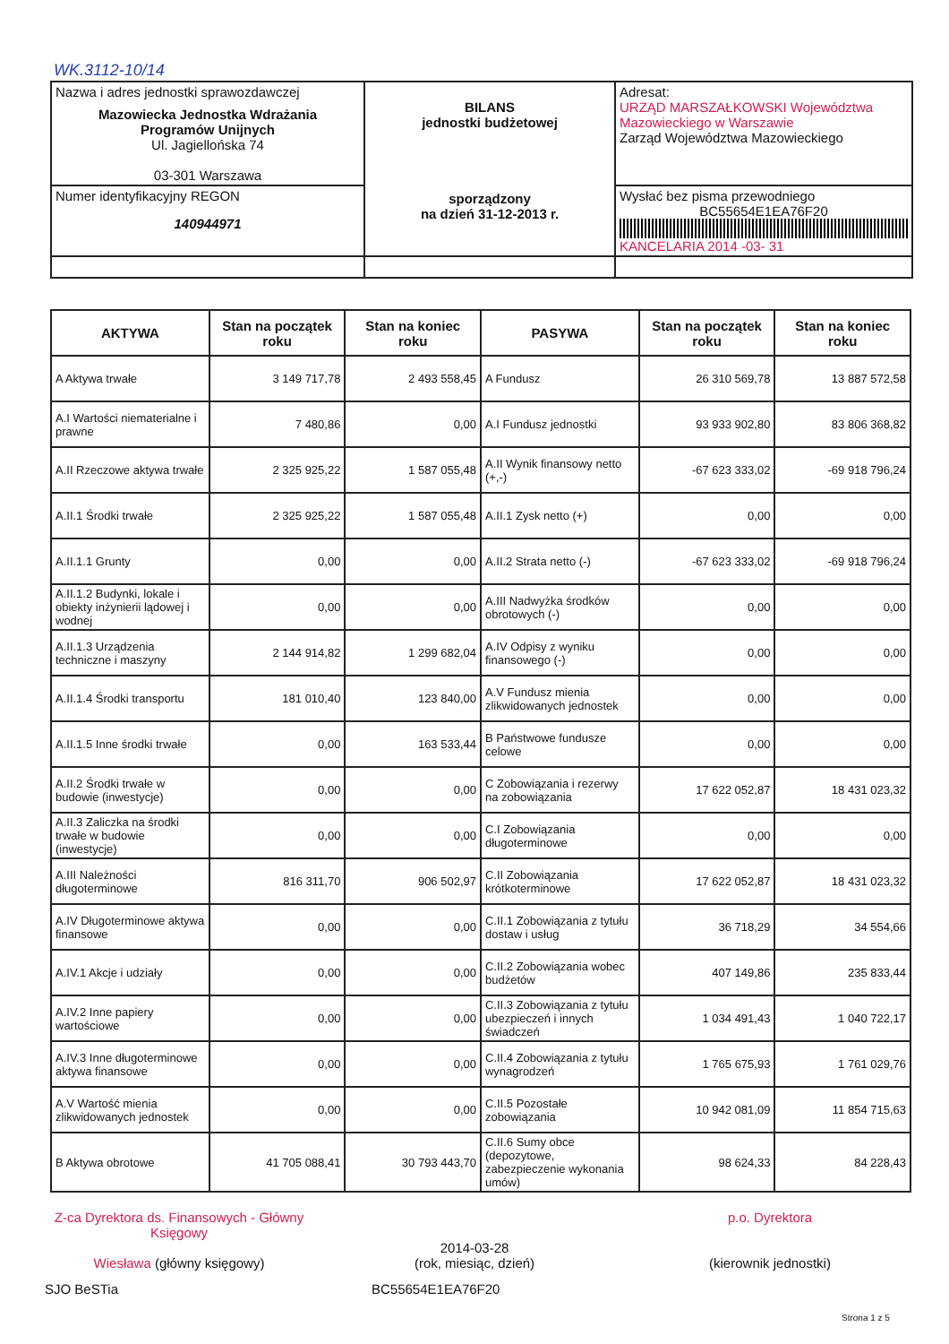WK.3112-10/14
| Nazwa i adres jednostki sprawozdawczej Mazowiecka Jednostka Wdrażania Programów Unijnych Ul. Jagiellońska 74 03-301 Warszawa | BILANS jednostki budżetowej sporządzony na dzień 31-12-2013 r. | Adresat: URZĄD MARSZAŁKOWSKI Województwa Mazowieckiego w Warszawie Zarząd Województwa Mazowieckiego |
| Numer identyfikacyjny REGON 140944971 | | Wysłać bez pisma przewodniego BC55654E1EA76F20 KANCELARIA 2014 -03- 31 |
| AKTYWA | Stan na początek roku | Stan na koniec roku | PASYWA | Stan na początek roku | Stan na koniec roku |
| --- | --- | --- | --- | --- | --- |
| A Aktywa trwałe | 3 149 717,78 | 2 493 558,45 | A Fundusz | 26 310 569,78 | 13 887 572,58 |
| A.I Wartości niematerialne i prawne | 7 480,86 | 0,00 | A.I Fundusz jednostki | 93 933 902,80 | 83 806 368,82 |
| A.II Rzeczowe aktywa trwałe | 2 325 925,22 | 1 587 055,48 | A.II Wynik finansowy netto (+,-) | -67 623 333,02 | -69 918 796,24 |
| A.II.1 Środki trwałe | 2 325 925,22 | 1 587 055,48 | A.II.1 Zysk netto (+) | 0,00 | 0,00 |
| A.II.1.1 Grunty | 0,00 | 0,00 | A.II.2 Strata netto (-) | -67 623 333,02 | -69 918 796,24 |
| A.II.1.2 Budynki, lokale i obiekty inżynierii lądowej i wodnej | 0,00 | 0,00 | A.III Nadwyżka środków obrotowych (-) | 0,00 | 0,00 |
| A.II.1.3 Urządzenia techniczne i maszyny | 2 144 914,82 | 1 299 682,04 | A.IV Odpisy z wyniku finansowego (-) | 0,00 | 0,00 |
| A.II.1.4 Środki transportu | 181 010,40 | 123 840,00 | A.V Fundusz mienia zlikwidowanych jednostek | 0,00 | 0,00 |
| A.II.1.5 Inne środki trwałe | 0,00 | 163 533,44 | B Państwowe fundusze celowe | 0,00 | 0,00 |
| A.II.2 Środki trwałe w budowie (inwestycje) | 0,00 | 0,00 | C Zobowiązania i rezerwy na zobowiązania | 17 622 052,87 | 18 431 023,32 |
| A.II.3 Zaliczka na środki trwałe w budowie (inwestycje) | 0,00 | 0,00 | C.I Zobowiązania długoterminowe | 0,00 | 0,00 |
| A.III Należności długoterminowe | 816 311,70 | 906 502,97 | C.II Zobowiązania krótkoterminowe | 17 622 052,87 | 18 431 023,32 |
| A.IV Długoterminowe aktywa finansowe | 0,00 | 0,00 | C.II.1 Zobowiązania z tytułu dostaw i usług | 36 718,29 | 34 554,66 |
| A.IV.1 Akcje i udziały | 0,00 | 0,00 | C.II.2 Zobowiązania wobec budżetów | 407 149,86 | 235 833,44 |
| A.IV.2 Inne papiery wartościowe | 0,00 | 0,00 | C.II.3 Zobowiązania z tytułu ubezpieczeń i innych świadczeń | 1 034 491,43 | 1 040 722,17 |
| A.IV.3 Inne długoterminowe aktywa finansowe | 0,00 | 0,00 | C.II.4 Zobowiązania z tytułu wynagrodzeń | 1 765 675,93 | 1 761 029,76 |
| A.V Wartość mienia zlikwidowanych jednostek | 0,00 | 0,00 | C.II.5 Pozostałe zobowiązania | 10 942 081,09 | 11 854 715,63 |
| B Aktywa obrotowe | 41 705 088,41 | 30 793 443,70 | C.II.6 Sumy obce (depozytowe, zabezpieczenie wykonania umów) | 98 624,33 | 84 228,43 |
Z-ca Dyrektora ds. Finansowych - Główny Księgowy
Wiesława (główny księgowy)
2014-03-28
(rok, miesiąc, dzień)
p.o. Dyrektora
(kierownik jednostki)
SJO BeSTia BC55654E1EA76F20
Strona 1 z 5